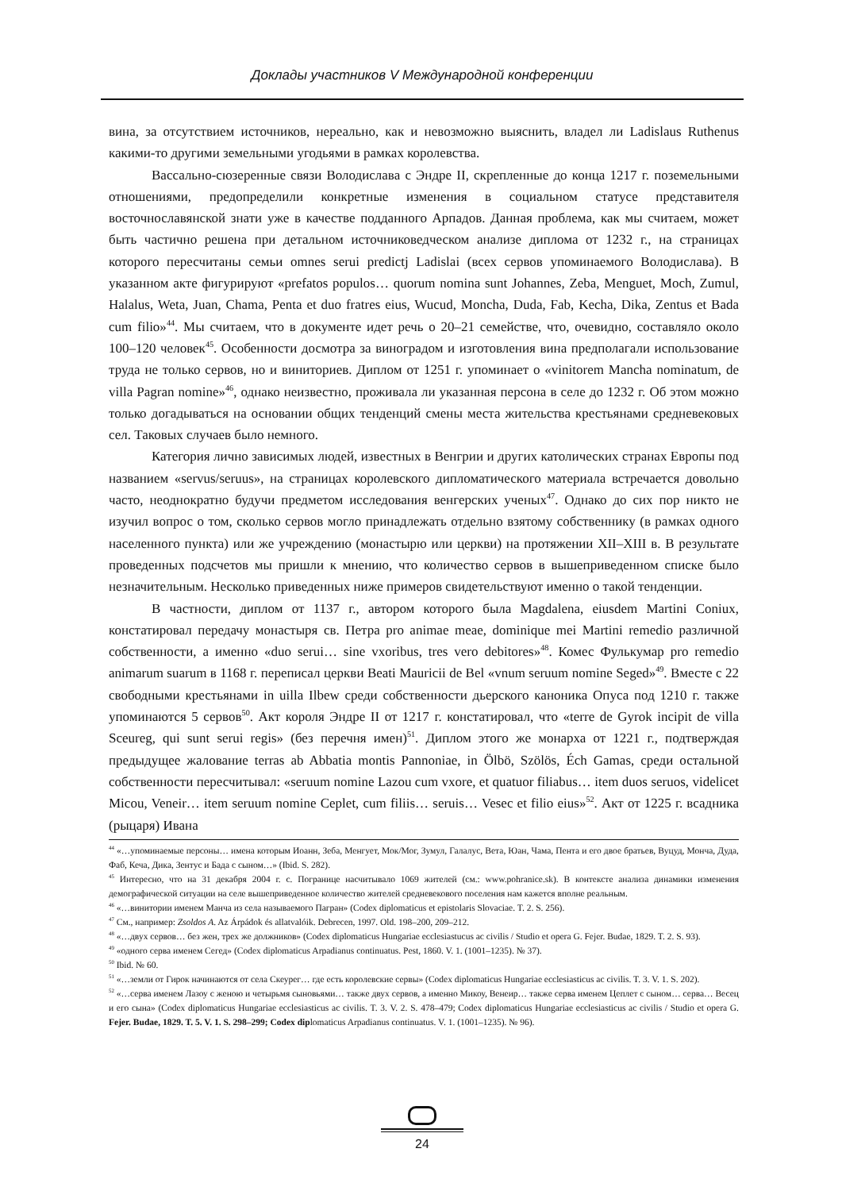Доклады участников V Международной конференции
вина, за отсутствием источников, нереально, как и невозможно выяснить, владел ли Ladislaus Ruthenus какими-то другими земельными угодьями в рамках королевства.
Вассально-сюзеренные связи Володислава с Эндре II, скрепленные до конца 1217 г. поземельными отношениями, предопределили конкретные изменения в социальном статусе представителя восточнославянской знати уже в качестве подданного Арпадов. Данная проблема, как мы считаем, может быть частично решена при детальном источниковедческом анализе диплома от 1232 г., на страницах которого пересчитаны семьи omnes serui predictj Ladislai (всех сервов упоминаемого Володислава). В указанном акте фигурируют «prefatos populos… quorum nomina sunt Johannes, Zeba, Menguet, Moch, Zumul, Halalus, Weta, Juan, Chama, Penta et duo fratres eius, Wucud, Moncha, Duda, Fab, Kecha, Dika, Zentus et Bada cum filio»<sup>44</sup>. Мы считаем, что в документе идет речь о 20–21 семействе, что, очевидно, составляло около 100–120 человек<sup>45</sup>. Особенности досмотра за виноградом и изготовления вина предполагали использование труда не только сервов, но и виниториев. Диплом от 1251 г. упоминает о «vinitorem Mancha nominatum, de villa Pagran nomine»<sup>46</sup>, однако неизвестно, проживала ли указанная персона в селе до 1232 г. Об этом можно только догадываться на основании общих тенденций смены места жительства крестьянами средневековых сел. Таковых случаев было немного.
Категория лично зависимых людей, известных в Венгрии и других католических странах Европы под названием «servus/seruus», на страницах королевского дипломатического материала встречается довольно часто, неоднократно будучи предметом исследования венгерских ученых<sup>47</sup>. Однако до сих пор никто не изучил вопрос о том, сколько сервов могло принадлежать отдельно взятому собственнику (в рамках одного населенного пункта) или же учреждению (монастырю или церкви) на протяжении XII–XIII в. В результате проведенных подсчетов мы пришли к мнению, что количество сервов в вышеприведенном списке было незначительным. Несколько приведенных ниже примеров свидетельствуют именно о такой тенденции.
В частности, диплом от 1137 г., автором которого была Magdalena, eiusdem Martini Coniux, констатировал передачу монастыря св. Петра pro animae meae, dominique mei Martini remedio различной собственности, а именно «duo serui… sine vxoribus, tres vero debitores»<sup>48</sup>. Комес Фулькумар pro remedio animarum suarum в 1168 г. переписал церкви Beati Mauricii de Bel «vnum seruum nomine Seged»<sup>49</sup>. Вместе с 22 свободными крестьянами in uilla Ilbew среди собственности дьерского каноника Опуса под 1210 г. также упоминаются 5 сервов<sup>50</sup>. Акт короля Эндре II от 1217 г. констатировал, что «terre de Gyrok incipit de villa Sceureg, qui sunt serui regis» (без перечня имен)<sup>51</sup>. Диплом этого же монарха от 1221 г., подтверждая предыдущее жалование terras ab Abbatia montis Pannoniae, in Ölbö, Szölös, Éch Gamas, среди остальной собственности пересчитывал: «seruum nomine Lazou cum vxore, et quatuor filiabus… item duos seruos, videlicet Micou, Veneir… item seruum nomine Ceplet, cum filiis… seruis… Vesec et filio eius»<sup>52</sup>. Акт от 1225 г. всадника (рыцаря) Ивана
<sup>44</sup> «…упоминаемые персоны… имена которым Иоанн, Зеба, Менгует, Мок/Мог, Зумул, Галалус, Вета, Юан, Чама, Пента и его двое братьев, Вуцуд, Монча, Дуда, Фаб, Кеча, Дика, Зентус и Бада с сыном…» (Ibid. S. 282).
<sup>45</sup> Интересно, что на 31 декабря 2004 г. с. Погранице насчитывало 1069 жителей (см.: www.pohranice.sk). В контексте анализа динамики изменения демографической ситуации на селе вышеприведенное количество жителей средневекового поселения нам кажется вполне реальным.
<sup>46</sup> «…винитории именем Манча из села называемого Пагран» (Codex diplomaticus et epistolaris Slovaciae. T. 2. S. 256).
<sup>47</sup> См., например: Zsoldos A. Az Árpádok és allatvalóik. Debrecen, 1997. Old. 198–200, 209–212.
<sup>48</sup> «…двух сервов… без жен, трех же должников» (Codex diplomaticus Hungariae ecclesiastucus ac civilis / Studio et opera G. Fejer. Budae, 1829. T. 2. S. 93).
<sup>49</sup> «одного серва именем Сегед» (Codex diplomaticus Arpadianus continuatus. Pest, 1860. V. 1. (1001–1235). № 37).
<sup>50</sup> Ibid. № 60.
<sup>51</sup> «…земли от Гирок начинаются от села Скеурег… где есть королевские сервы» (Codex diplomaticus Hungariae ecclesiasticus ac civilis. T. 3. V. 1. S. 202).
<sup>52</sup> «…серва именем Лазоу с женою и четырьмя сыновьями… также двух сервов, а именно Микоу, Венеир… также серва именем Цеплет с сыном… серва… Весец и его сына» (Codex diplomaticus Hungariae ecclesiasticus ac civilis. T. 3. V. 2. S. 478–479; Codex diplomaticus Hungariae ecclesiasticus ac civilis / Studio et opera G. Fejer. Budae, 1829. T. 5. V. 1. S. 298–299; Codex diplomaticus Arpadianus continuatus. V. 1. (1001–1235). № 96).
24